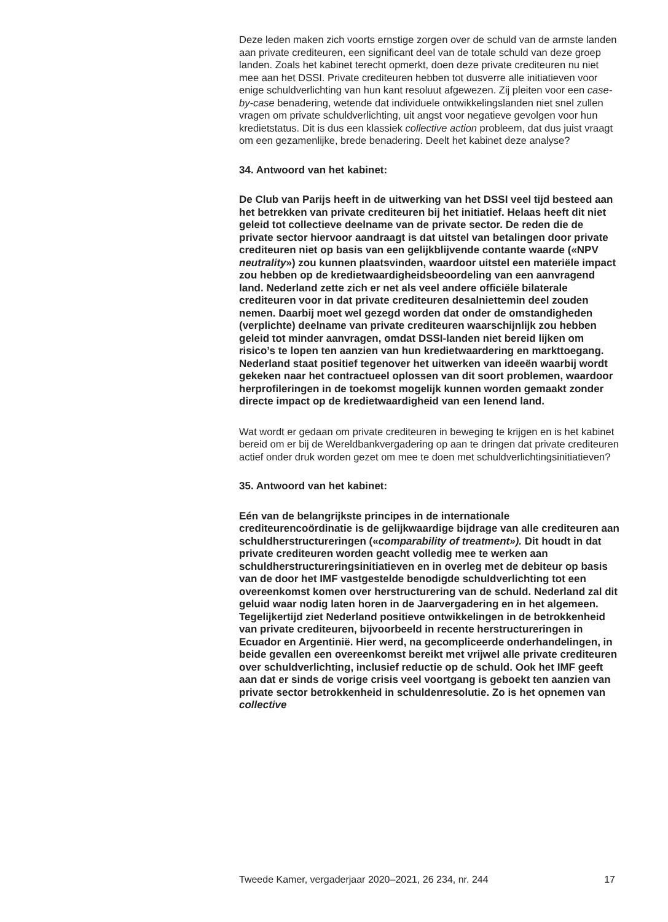Deze leden maken zich voorts ernstige zorgen over de schuld van de armste landen aan private crediteuren, een significant deel van de totale schuld van deze groep landen. Zoals het kabinet terecht opmerkt, doen deze private crediteuren nu niet mee aan het DSSI. Private crediteuren hebben tot dusverre alle initiatieven voor enige schuldverlichting van hun kant resoluut afgewezen. Zij pleiten voor een case-by-case benadering, wetende dat individuele ontwikkelingslanden niet snel zullen vragen om private schuldverlichting, uit angst voor negatieve gevolgen voor hun kredietstatus. Dit is dus een klassiek collective action probleem, dat dus juist vraagt om een gezamenlijke, brede benadering. Deelt het kabinet deze analyse?
34. Antwoord van het kabinet:
De Club van Parijs heeft in de uitwerking van het DSSI veel tijd besteed aan het betrekken van private crediteuren bij het initiatief. Helaas heeft dit niet geleid tot collectieve deelname van de private sector. De reden die de private sector hiervoor aandraagt is dat uitstel van betalingen door private crediteuren niet op basis van een gelijkblijvende contante waarde («NPV neutrality») zou kunnen plaatsvinden, waardoor uitstel een materiële impact zou hebben op de kredietwaardigheidsbeoordeling van een aanvragend land. Nederland zette zich er net als veel andere officiële bilaterale crediteuren voor in dat private crediteuren desalniettemin deel zouden nemen. Daarbij moet wel gezegd worden dat onder de omstandigheden (verplichte) deelname van private crediteuren waarschijnlijk zou hebben geleid tot minder aanvragen, omdat DSSI-landen niet bereid lijken om risico’s te lopen ten aanzien van hun kredietwaardering en markttoegang. Nederland staat positief tegenover het uitwerken van ideeën waarbij wordt gekeken naar het contractueel oplossen van dit soort problemen, waardoor herprofileringen in de toekomst mogelijk kunnen worden gemaakt zonder directe impact op de kredietwaardigheid van een lenend land.
Wat wordt er gedaan om private crediteuren in beweging te krijgen en is het kabinet bereid om er bij de Wereldbankvergadering op aan te dringen dat private crediteuren actief onder druk worden gezet om mee te doen met schuldverlichtingsinitiatieven?
35. Antwoord van het kabinet:
Eén van de belangrijkste principes in de internationale crediteurencoördinatie is de gelijkwaardige bijdrage van alle crediteuren aan schuldherstructureringen («comparability of treatment»). Dit houdt in dat private crediteuren worden geacht volledig mee te werken aan schuldherstructureringsinitiatieven en in overleg met de debiteur op basis van de door het IMF vastgestelde benodigde schuldverlichting tot een overeenkomst komen over herstructurering van de schuld. Nederland zal dit geluid waar nodig laten horen in de Jaarvergadering en in het algemeen. Tegelijkertijd ziet Nederland positieve ontwikkelingen in de betrokkenheid van private crediteuren, bijvoorbeeld in recente herstructureringen in Ecuador en Argentinië. Hier werd, na gecompliceerde onderhandelingen, in beide gevallen een overeenkomst bereikt met vrijwel alle private crediteuren over schuldverlichting, inclusief reductie op de schuld. Ook het IMF geeft aan dat er sinds de vorige crisis veel voortgang is geboekt ten aanzien van private sector betrokkenheid in schuldenresolutie. Zo is het opnemen van collective
Tweede Kamer, vergaderjaar 2020–2021, 26 234, nr. 244 17